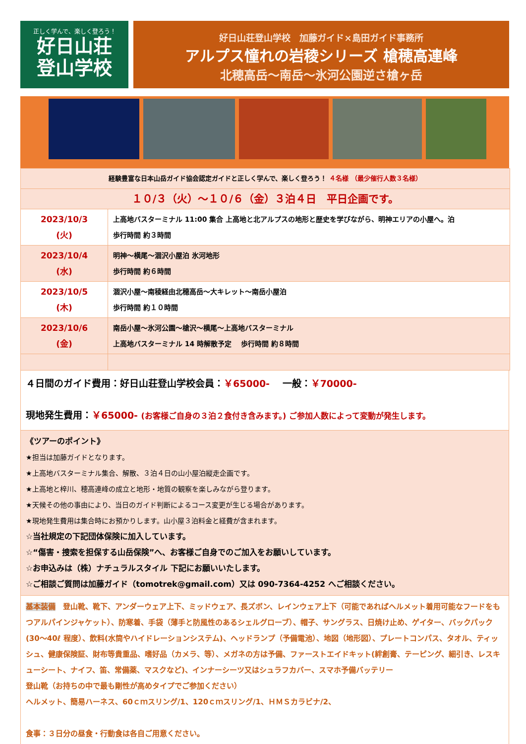正しく学んで、楽しく登ろう！
好日山荘
登山学校
好日山荘登山学校　加藤ガイド×島田ガイド事務所
アルプス憧れの岩稜シリーズ 槍穂高連峰
北穂高岳～南岳～氷河公園逆さ槍ヶ岳
| 経験豊富な日本山岳ガイド協会認定ガイドと正しく学んで、楽しく登ろう！ ４名様 （最少催行人数３名様） | |
| １０/３（火）～１０/６（金）３泊４日 平日企画です。 | |
| 2023/10/3 (火) | 上高地バスターミナル 11:00 集合 上高地と北アルプスの地形と歴史を学びながら、明神エリアの小屋へ。泊 歩行時間 約３時間 |
| 2023/10/4 (水) | 明神～横尾～涸沢小屋泊 氷河地形 歩行時間 約６時間 |
| 2023/10/5 (木) | 涸沢小屋～南稜経由北穂高岳～大キレット～南岳小屋泊 歩行時間 約１０時間 |
| 2023/10/6 (金) | 南岳小屋～氷河公園～槍沢～横尾～上高地バスターミナル 上高地バスターミナル 14 時解散予定 歩行時間 約８時間 |
４日間のガイド費用：好日山荘登山学校会員：￥65000-　 一般：￥70000-
現地発生費用：￥65000- (お客様ご自身の３泊２食付き含みます。) ご参加人数によって変動が発生します。
《ツアーのポイント》
★担当は加藤ガイドとなります。
★上高地バスターミナル集合、解散、３泊４日の山小屋泊縦走企画です。
★上高地と梓川、穂高連峰の成立と地形・地質の観察を楽しみながら登ります。
★天候その他の事由により、当日のガイド判断によるコース変更が生じる場合があります。
★現地発生費用は集合時にお預かりします。山小屋３泊料金と経費が含まれます。
☆当社規定の下記団体保険に加入しています。
☆“傷害・捜索を担保する山岳保険”へ、お客様ご自身でのご加入をお願いしています。
☆お申込みは（株）ナチュラルスタイル 下記にお願いいたします。
☆ご相談ご質問は加藤ガイド（tomotrek@gmail.com）又は 090-7364-4252 へご相談ください。
基本装備　登山靴、靴下、アンダーウェア上下、ミッドウェア、長ズボン、レインウェア上下（可能であればヘルメット着用可能なフードをもつアルパインジャケット）、防寒着、手袋（薄手と防風性のあるシェルグローブ）、帽子、サングラス、日焼け止め、ゲイター、バックパック(30～40ℓ 程度）、飲料(水筒やハイドレーションシステム)、ヘッドランプ（予備電池）、地図（地形図）、プレートコンパス、タオル、ティッシュ、健康保険証、財布等貴重品、嗜好品（カメラ、等）、メガネの方は予備、ファーストエイドキット(絆創膏、テーピング、細引き、レスキューシート、ナイフ、笛、常備薬、マスクなど)、インナーシーツ又はシュラフカバー、スマホ予備バッテリー
登山靴（お持ちの中で最も剛性が高めタイプでご参加ください）
ヘルメット、簡易ハーネス、60ｃｍスリング/1、120ｃｍスリング/1、ＨＭＳカラビナ/2、
食事：３日分の昼食・行動食は各自ご用意ください。